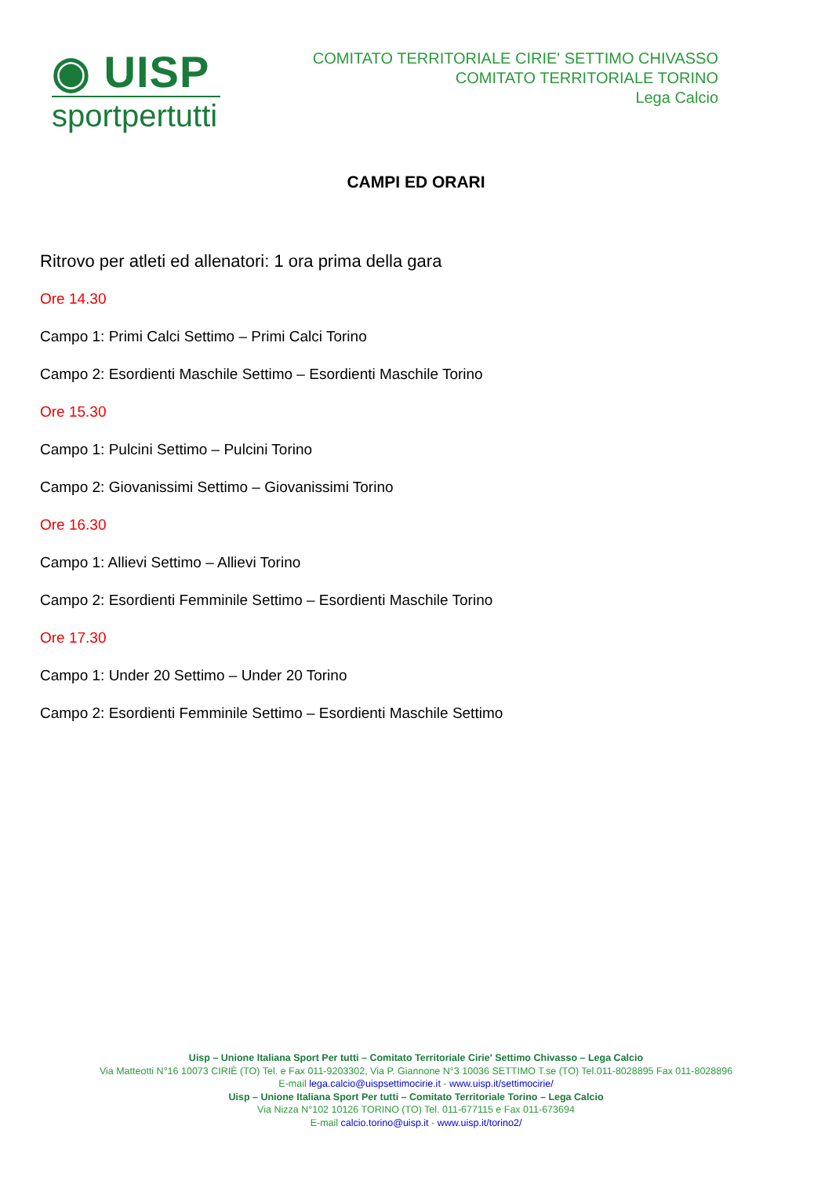◉ UISP
sportpertutti
COMITATO TERRITORIALE CIRIE' SETTIMO CHIVASSO
COMITATO TERRITORIALE TORINO
Lega Calcio
CAMPI ED ORARI
Ritrovo per atleti ed allenatori: 1 ora prima della gara
Ore 14.30
Campo 1: Primi Calci Settimo – Primi Calci Torino
Campo 2: Esordienti Maschile Settimo – Esordienti Maschile Torino
Ore 15.30
Campo 1: Pulcini Settimo – Pulcini Torino
Campo 2: Giovanissimi Settimo – Giovanissimi Torino
Ore 16.30
Campo 1: Allievi Settimo – Allievi Torino
Campo 2: Esordienti Femminile Settimo – Esordienti Maschile Torino
Ore 17.30
Campo 1: Under 20 Settimo – Under 20 Torino
Campo 2: Esordienti Femminile Settimo – Esordienti Maschile Settimo
Uisp – Unione Italiana Sport Per tutti – Comitato Territoriale Cirie' Settimo Chivasso – Lega Calcio
Via Matteotti N°16 10073 CIRIÈ (TO) Tel. e Fax 011-9203302, Via P. Giannone N°3 10036 SETTIMO T.se (TO) Tel.011-8028895 Fax 011-8028896
E-mail lega.calcio@uispsettimocirie.it - www.uisp.it/settimocirie/
Uisp – Unione Italiana Sport Per tutti – Comitato Territoriale Torino – Lega Calcio
Via Nizza N°102 10126 TORINO (TO) Tel. 011-677115 e Fax 011-673694
E-mail calcio.torino@uisp.it - www.uisp.it/torino2/